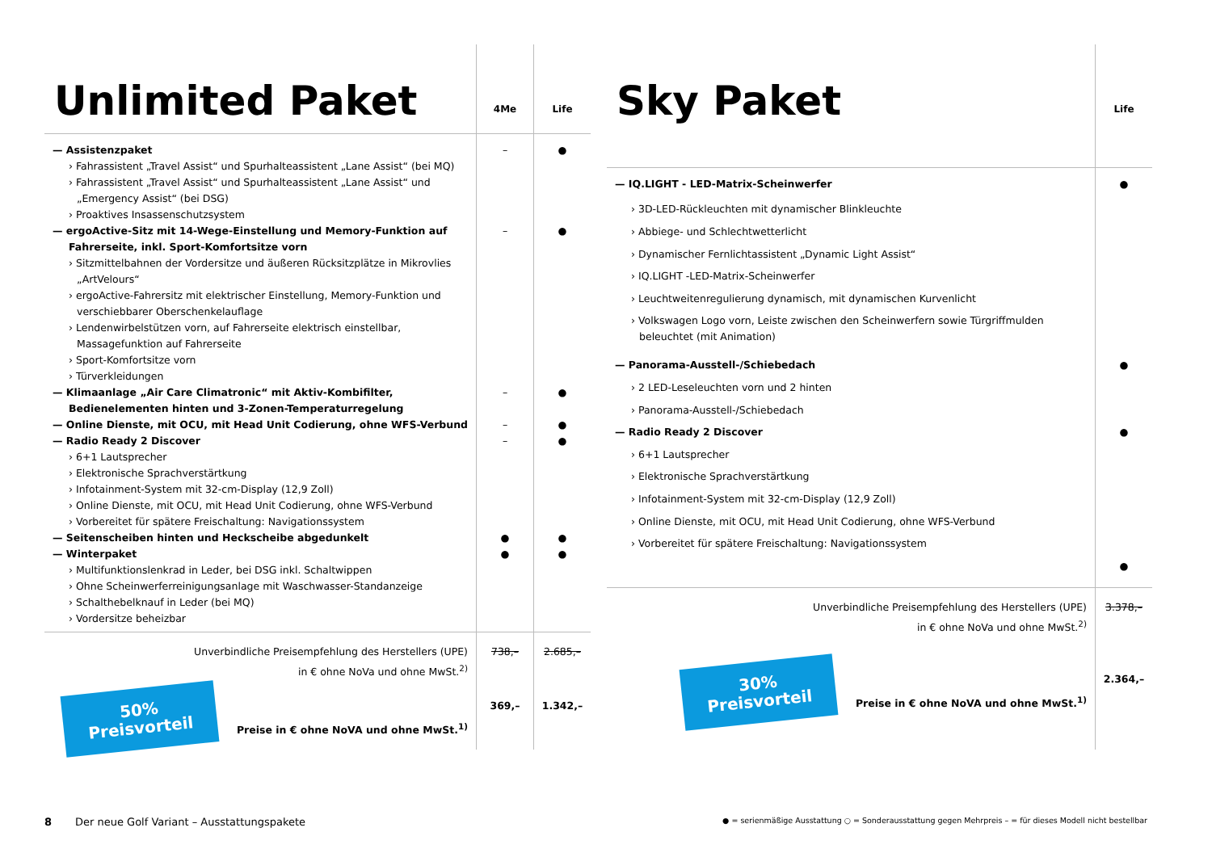| Unlimited Paket | 4Me | Life |
| --- | --- | --- |
| — Assistenzpaket | – | ● |
| › Fahrassistent „Travel Assist“ und Spurhalteassistent „Lane Assist“ (bei MQ) | | |
| › Fahrassistent „Travel Assist“ und Spurhalteassistent „Lane Assist“ und „Emergency Assist“ (bei DSG) | | |
| › Proaktives Insassenschutzsystem | | |
| — ergoActive-Sitz mit 14-Wege-Einstellung und Memory-Funktion auf Fahrerseite, inkl. Sport-Komfortsitze vorn | – | ● |
| › Sitzmittelbahnen der Vordersitze und äußeren Rücksitzplätze in Mikrovlies „ArtVelours“ | | |
| › ergoActive-Fahrersitz mit elektrischer Einstellung, Memory-Funktion und verschiebbarer Oberschenkelauflage | | |
| › Lendenwirbelstützen vorn, auf Fahrerseite elektrisch einstellbar, Massagefunktion auf Fahrerseite | | |
| › Sport-Komfortsitze vorn | | |
| › Türverkleidungen | | |
| — Klimaanlage „Air Care Climatronic“ mit Aktiv-Kombifilter, Bedienelementen hinten und 3-Zonen-Temperaturregelung | – | ● |
| — Online Dienste, mit OCU, mit Head Unit Codierung, ohne WFS-Verbund | – | ● |
| — Radio Ready 2 Discover | – | ● |
| › 6+1 Lautsprecher | | |
| › Elektronische Sprachverstärtkung | | |
| › Infotainment-System mit 32-cm-Display (12,9 Zoll) | | |
| › Online Dienste, mit OCU, mit Head Unit Codierung, ohne WFS-Verbund | | |
| › Vorbereitet für spätere Freischaltung: Navigationssystem | | |
| — Seitenscheiben hinten und Heckscheibe abgedunkelt | ● | ● |
| — Winterpaket | ● | ● |
| › Multifunktionslenkrad in Leder, bei DSG inkl. Schaltwippen | | |
| › Ohne Scheinwerferreinigungsanlage mit Waschwasser-Standanzeige | | |
| › Schalthebelknauf in Leder (bei MQ) | | |
| › Vordersitze beheizbar | | |
| Unverbindliche Preisempfehlung des Herstellers (UPE) in € ohne NoVa und ohne MwSt.<sup>2)</sup> | 738,– | 2.685,– |
| 50% Preisvorteil Preise in € ohne NoVA und ohne MwSt.<sup>1)</sup> | 369,– | 1.342,– |
| Sky Paket | Life |
| --- | --- |
| — IQ.LIGHT - LED-Matrix-Scheinwerfer | ● |
| › 3D-LED-Rückleuchten mit dynamischer Blinkleuchte | |
| › Abbiege- und Schlechtwetterlicht | |
| › Dynamischer Fernlichtassistent „Dynamic Light Assist“ | |
| › IQ.LIGHT -LED-Matrix-Scheinwerfer | |
| › Leuchtweitenregulierung dynamisch, mit dynamischen Kurvenlicht | |
| › Volkswagen Logo vorn, Leiste zwischen den Scheinwerfern sowie Türgriffmulden beleuchtet (mit Animation) | |
| — Panorama-Ausstell-/Schiebedach | ● |
| › 2 LED-Leseleuchten vorn und 2 hinten | |
| › Panorama-Ausstell-/Schiebedach | |
| — Radio Ready 2 Discover | ● |
| › 6+1 Lautsprecher | |
| › Elektronische Sprachverstärtkung | |
| › Infotainment-System mit 32-cm-Display (12,9 Zoll) | |
| › Online Dienste, mit OCU, mit Head Unit Codierung, ohne WFS-Verbund | |
| › Vorbereitet für spätere Freischaltung: Navigationssystem | |
| | ● |
| Unverbindliche Preisempfehlung des Herstellers (UPE) in € ohne NoVa und ohne MwSt.<sup>2)</sup> | 3.378,– |
| 30% Preisvorteil Preise in € ohne NoVA und ohne MwSt.<sup>1)</sup> | 2.364,– |
8 Der neue Golf Variant – Ausstattungspakete
● = serienmäßige Ausstattung ○ = Sonderausstattung gegen Mehrpreis – = für dieses Modell nicht bestellbar